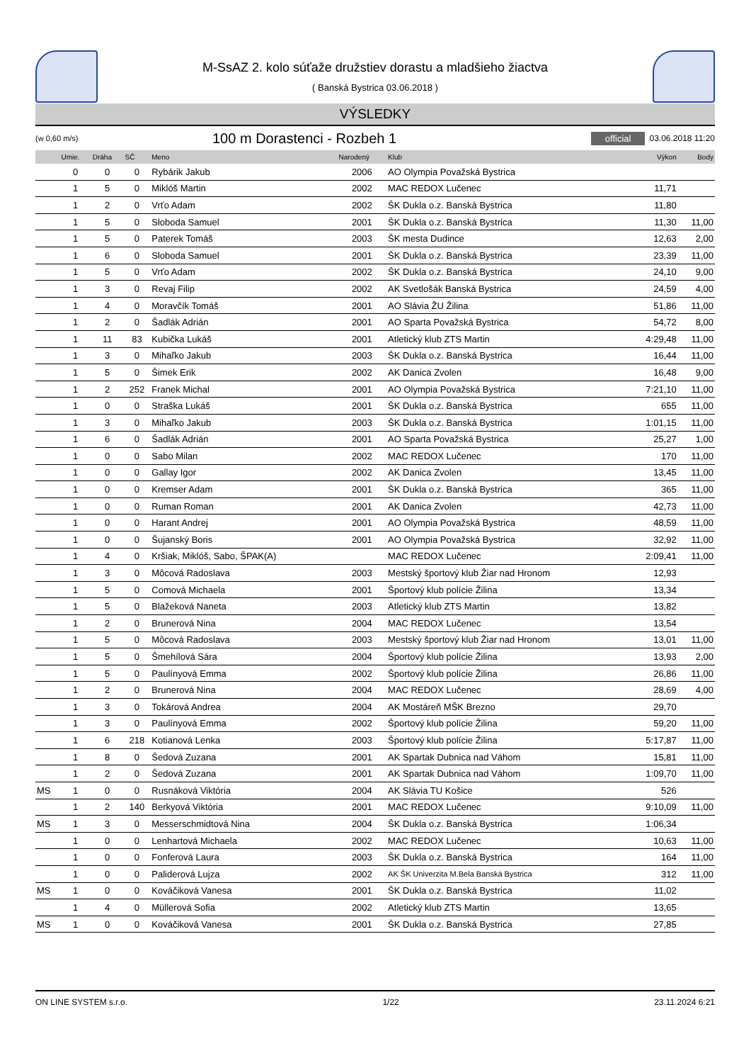M-SsAZ 2. kolo súťaže družstiev dorastu a mladšieho žiactva
( Banská Bystrica 03.06.2018 )
VÝSLEDKY
(w 0,60 m/s)
100 m Dorastenci - Rozbeh 1
official 03.06.2018 11:20
| | Umie. | Dráha | SČ | Meno | Narodený | Klub | Výkon | Body |
| --- | --- | --- | --- | --- | --- | --- | --- | --- |
| | 0 | 0 | 0 | Rybárik Jakub | 2006 | AO Olympia Považská Bystrica | | |
| | 1 | 5 | 0 | Miklóš Martin | 2002 | MAC REDOX Lučenec | 11,71 | |
| | 1 | 2 | 0 | Vrťo Adam | 2002 | ŠK Dukla o.z. Banská Bystrica | 11,80 | |
| | 1 | 5 | 0 | Sloboda Samuel | 2001 | ŠK Dukla o.z. Banská Bystrica | 11,30 | 11,00 |
| | 1 | 5 | 0 | Paterek Tomáš | 2003 | ŠK mesta Dudince | 12,63 | 2,00 |
| | 1 | 6 | 0 | Sloboda Samuel | 2001 | ŠK Dukla o.z. Banská Bystrica | 23,39 | 11,00 |
| | 1 | 5 | 0 | Vrťo Adam | 2002 | ŠK Dukla o.z. Banská Bystrica | 24,10 | 9,00 |
| | 1 | 3 | 0 | Revaj Filip | 2002 | AK Svetlošák Banská Bystrica | 24,59 | 4,00 |
| | 1 | 4 | 0 | Moravčík Tomáš | 2001 | AO Slávia ŽU Žilina | 51,86 | 11,00 |
| | 1 | 2 | 0 | Šadlák Adrián | 2001 | AO Sparta Považská Bystrica | 54,72 | 8,00 |
| | 1 | 11 | 83 | Kubička Lukáš | 2001 | Atletický klub ZTS Martin | 4:29,48 | 11,00 |
| | 1 | 3 | 0 | Mihaľko Jakub | 2003 | ŠK Dukla o.z. Banská Bystrica | 16,44 | 11,00 |
| | 1 | 5 | 0 | Šimek Erik | 2002 | AK Danica Zvolen | 16,48 | 9,00 |
| | 1 | 2 | 252 | Franek Michal | 2001 | AO Olympia Považská Bystrica | 7:21,10 | 11,00 |
| | 1 | 0 | 0 | Straška Lukáš | 2001 | ŠK Dukla o.z. Banská Bystrica | 655 | 11,00 |
| | 1 | 3 | 0 | Mihaľko Jakub | 2003 | ŠK Dukla o.z. Banská Bystrica | 1:01,15 | 11,00 |
| | 1 | 6 | 0 | Šadlák Adrián | 2001 | AO Sparta Považská Bystrica | 25,27 | 1,00 |
| | 1 | 0 | 0 | Sabo Milan | 2002 | MAC REDOX Lučenec | 170 | 11,00 |
| | 1 | 0 | 0 | Gallay Igor | 2002 | AK Danica Zvolen | 13,45 | 11,00 |
| | 1 | 0 | 0 | Kremser Adam | 2001 | ŠK Dukla o.z. Banská Bystrica | 365 | 11,00 |
| | 1 | 0 | 0 | Ruman Roman | 2001 | AK Danica Zvolen | 42,73 | 11,00 |
| | 1 | 0 | 0 | Harant Andrej | 2001 | AO Olympia Považská Bystrica | 48,59 | 11,00 |
| | 1 | 0 | 0 | Šujanský Boris | 2001 | AO Olympia Považská Bystrica | 32,92 | 11,00 |
| | 1 | 4 | 0 | Kršiak, Miklóš, Sabo, ŠPAK(A) | | MAC REDOX Lučenec | 2:09,41 | 11,00 |
| | 1 | 3 | 0 | Môcová Radoslava | 2003 | Mestský športový klub Žiar nad Hronom | 12,93 | |
| | 1 | 5 | 0 | Comová Michaela | 2001 | Športový klub polície Žilina | 13,34 | |
| | 1 | 5 | 0 | Blažeková Naneta | 2003 | Atletický klub ZTS Martin | 13,82 | |
| | 1 | 2 | 0 | Brunerová Nina | 2004 | MAC REDOX Lučenec | 13,54 | |
| | 1 | 5 | 0 | Môcová Radoslava | 2003 | Mestský športový klub Žiar nad Hronom | 13,01 | 11,00 |
| | 1 | 5 | 0 | Šmehílová Sára | 2004 | Športový klub polície Žilina | 13,93 | 2,00 |
| | 1 | 5 | 0 | Paulínyová Emma | 2002 | Športový klub polície Žilina | 26,86 | 11,00 |
| | 1 | 2 | 0 | Brunerová Nina | 2004 | MAC REDOX Lučenec | 28,69 | 4,00 |
| | 1 | 3 | 0 | Tokárová Andrea | 2004 | AK Mostáreň MŠK Brezno | 29,70 | |
| | 1 | 3 | 0 | Paulínyová Emma | 2002 | Športový klub polície Žilina | 59,20 | 11,00 |
| | 1 | 6 | 218 | Kotianová Lenka | 2003 | Športový klub polície Žilina | 5:17,87 | 11,00 |
| | 1 | 8 | 0 | Šedová Zuzana | 2001 | AK Spartak Dubnica nad Váhom | 15,81 | 11,00 |
| | 1 | 2 | 0 | Šedová Zuzana | 2001 | AK Spartak Dubnica nad Váhom | 1:09,70 | 11,00 |
| MS | 1 | 0 | 0 | Rusnáková Viktória | 2004 | AK Slávia TU Košice | 526 | |
| | 1 | 2 | 140 | Berkyová Viktória | 2001 | MAC REDOX Lučenec | 9:10,09 | 11,00 |
| MS | 1 | 3 | 0 | Messerschmidtová Nina | 2004 | ŠK Dukla o.z. Banská Bystrica | 1:06,34 | |
| | 1 | 0 | 0 | Lenhartová Michaela | 2002 | MAC REDOX Lučenec | 10,63 | 11,00 |
| | 1 | 0 | 0 | Fonferová Laura | 2003 | ŠK Dukla o.z. Banská Bystrica | 164 | 11,00 |
| | 1 | 0 | 0 | Paliderová Lujza | 2002 | AK ŠK Univerzita M.Bela Banská Bystrica | 312 | 11,00 |
| MS | 1 | 0 | 0 | Kováčiková Vanesa | 2001 | ŠK Dukla o.z. Banská Bystrica | 11,02 | |
| | 1 | 4 | 0 | Müllerová Sofia | 2002 | Atletický klub ZTS Martin | 13,65 | |
| MS | 1 | 0 | 0 | Kováčiková Vanesa | 2001 | ŠK Dukla o.z. Banská Bystrica | 27,85 | |
ON LINE SYSTEM s.r.o. 1/22 23.11.2024 6:21